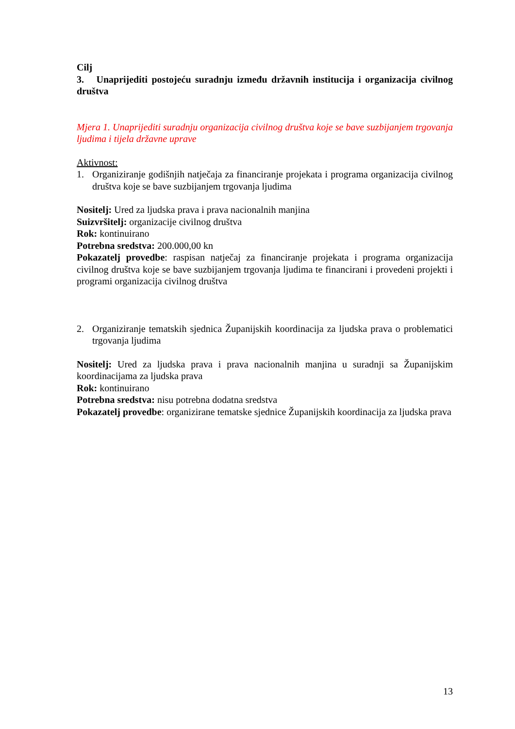Cilj
3. Unaprijediti postojeću suradnju između državnih institucija i organizacija civilnog društva
Mjera 1. Unaprijediti suradnju organizacija civilnog društva koje se bave suzbijanjem trgovanja ljudima i tijela državne uprave
Aktivnost:
1. Organiziranje godišnjih natječaja za financiranje projekata i programa organizacija civilnog društva koje se bave suzbijanjem trgovanja ljudima
Nositelj: Ured za ljudska prava i prava nacionalnih manjina
Suizvršitelj: organizacije civilnog društva
Rok: kontinuirano
Potrebna sredstva: 200.000,00 kn
Pokazatelj provedbe: raspisan natječaj za financiranje projekata i programa organizacija civilnog društva koje se bave suzbijanjem trgovanja ljudima te financirani i provedeni projekti i programi organizacija civilnog društva
2. Organiziranje tematskih sjednica Županijskih koordinacija za ljudska prava o problematici trgovanja ljudima
Nositelj: Ured za ljudska prava i prava nacionalnih manjina u suradnji sa Županijskim koordinacijama za ljudska prava
Rok: kontinuirano
Potrebna sredstva: nisu potrebna dodatna sredstva
Pokazatelj provedbe: organizirane tematske sjednice Županijskih koordinacija za ljudska prava
13